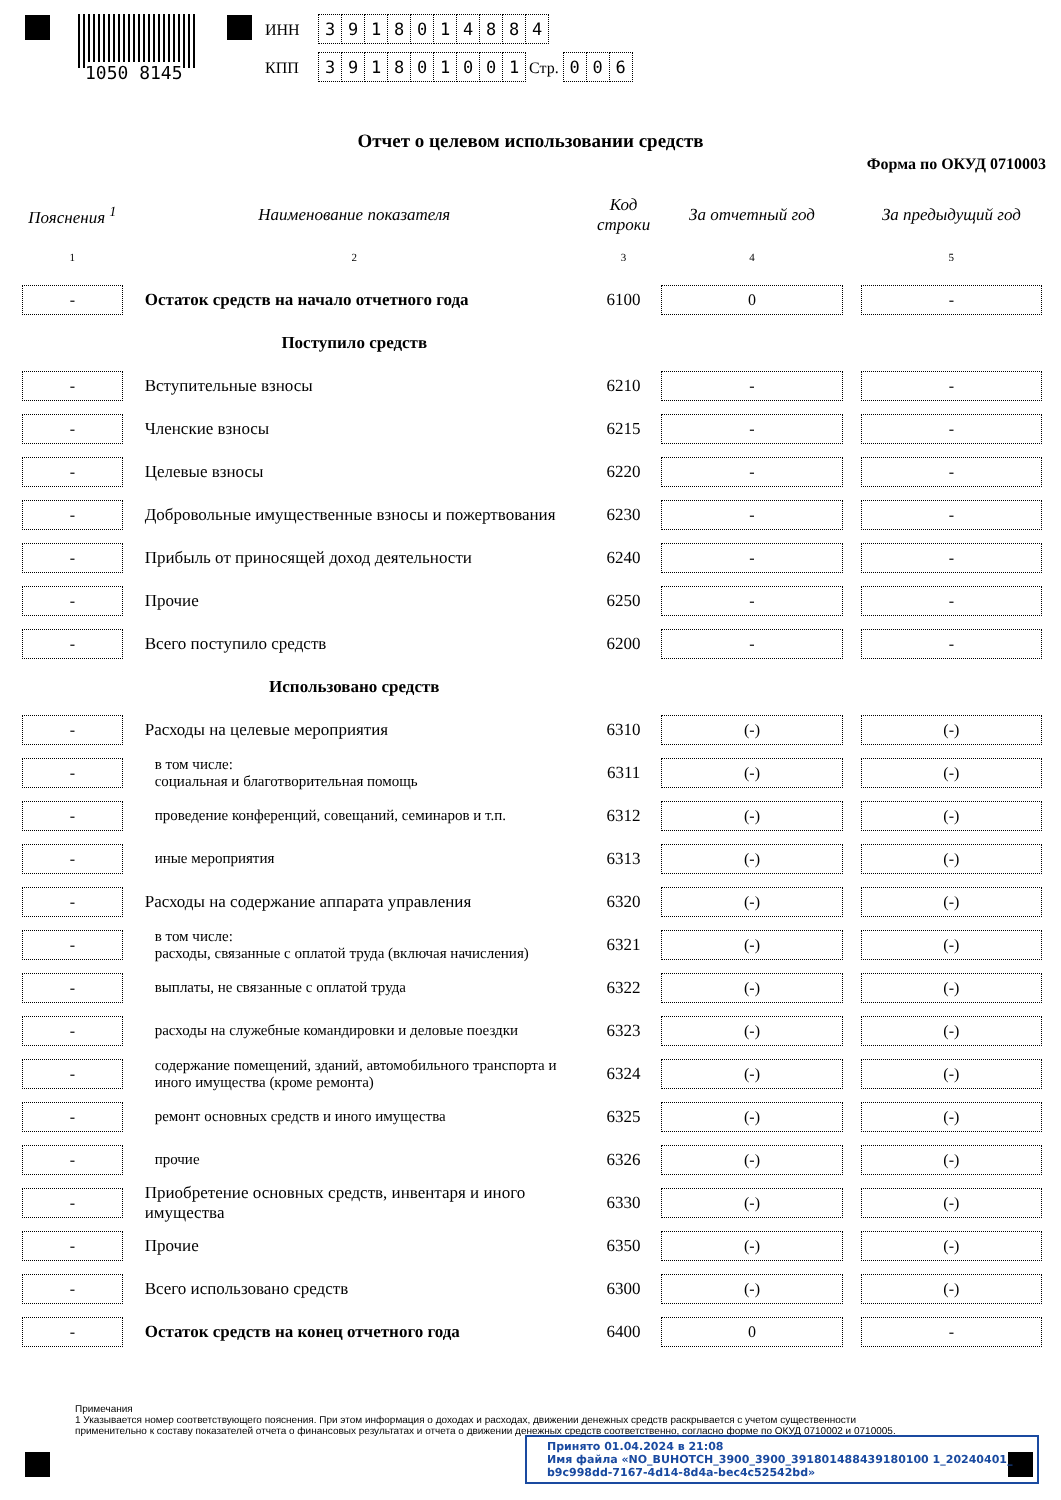1050 8145
ИНН 3918014884
КПП 391801001 Стр. 0 0 6
Отчет о целевом использовании средств
Форма по ОКУД 0710003
| Пояснения <sup>1</sup> | Наименование показателя | Код строки | За отчетный год | | За предыдущий год |
| --- | --- | --- | --- | --- | --- |
| 1 | 2 | 3 | 4 | | 5 |
| - | Остаток средств на начало отчетного года | 6100 | 0 | | - |
| | Поступило средств | | | | |
| - | Вступительные взносы | 6210 | - | | - |
| - | Членские взносы | 6215 | - | | - |
| - | Целевые взносы | 6220 | - | | - |
| - | Добровольные имущественные взносы и пожертвования | 6230 | - | | - |
| - | Прибыль от приносящей доход деятельности | 6240 | - | | - |
| - | Прочие | 6250 | - | | - |
| - | Всего поступило средств | 6200 | - | | - |
| | Использовано средств | | | | |
| - | Расходы на целевые мероприятия | 6310 | (-) | | (-) |
| - | в том числе: социальная и благотворительная помощь | 6311 | (-) | | (-) |
| - | проведение конференций, совещаний, семинаров и т.п. | 6312 | (-) | | (-) |
| - | иные мероприятия | 6313 | (-) | | (-) |
| - | Расходы на содержание аппарата управления | 6320 | (-) | | (-) |
| - | в том числе: расходы, связанные с оплатой труда (включая начисления) | 6321 | (-) | | (-) |
| - | выплаты, не связанные с оплатой труда | 6322 | (-) | | (-) |
| - | расходы на служебные командировки и деловые поездки | 6323 | (-) | | (-) |
| - | содержание помещений, зданий, автомобильного транспорта и иного имущества (кроме ремонта) | 6324 | (-) | | (-) |
| - | ремонт основных средств и иного имущества | 6325 | (-) | | (-) |
| - | прочие | 6326 | (-) | | (-) |
| - | Приобретение основных средств, инвентаря и иного имущества | 6330 | (-) | | (-) |
| - | Прочие | 6350 | (-) | | (-) |
| - | Всего использовано средств | 6300 | (-) | | (-) |
| - | Остаток средств на конец отчетного года | 6400 | 0 | | - |
Примечания
1 Указывается номер соответствующего пояснения. При этом информация о доходах и расходах, движении денежных средств раскрывается с учетом существенности применительно к составу показателей отчета о финансовых результатах и отчета о движении денежных средств соответственно, согласно форме по ОКУД 0710002 и 0710005.
Принято 01.04.2024 в 21:08
Имя файла «NO_BUHOTCH_3900_3900_391801488439180100 1_20240401_
b9c998dd-7167-4d14-8d4a-bec4c52542bd»